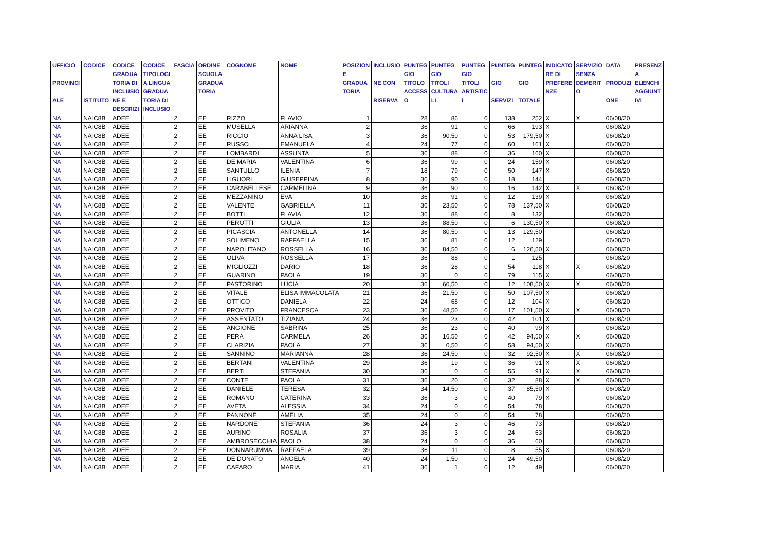| UFFICIO PROVINCI ALE | CODICE ISTITUTO | CODICE GRADUA TORIA DI INCLUSIO NE E DESCRIZI | CODICE TIPOLOGI A LINGUA GRADUA TORIA DI INCLUSIO | FASCIA | ORDINE SCUOLA GRADUA TORIA | COGNOME | NOME | POSIZION E GRADUA TORIA | INCLUSIO NE CON RISERVA | PUNTEG GIO TITOLO ACCESS O | PUNTEG GIO TITOLI CULTURA LI | PUNTEG GIO TITOLI ARTISTIC I | PUNTEG GIO SERVIZI | PUNTEG GIO TOTALE | INDICATO RE DI PREFERE NZE | SERVIZIO SENZA DEMERIT O | DATA PRODUZI ONE | PRESENZ A ELENCHI AGGIUNT IVI |
| --- | --- | --- | --- | --- | --- | --- | --- | --- | --- | --- | --- | --- | --- | --- | --- | --- | --- | --- |
| NA | NAIC8B | ADEE | I | 2 | EE | RIZZO | FLAVIO | 1 | | 28 | 86 | 0 | 138 | 252 | X | X | 06/08/20 | |
| NA | NAIC8B | ADEE | I | 2 | EE | MUSELLA | ARIANNA | 2 | | 36 | 91 | 0 | 66 | 193 | X | | 06/08/20 | |
| NA | NAIC8B | ADEE | I | 2 | EE | RICCIO | ANNA LISA | 3 | | 36 | 90,50 | 0 | 53 | 179,50 | X | | 06/08/20 | |
| NA | NAIC8B | ADEE | I | 2 | EE | RUSSO | EMANUELA | 4 | | 24 | 77 | 0 | 60 | 161 | X | | 06/08/20 | |
| NA | NAIC8B | ADEE | I | 2 | EE | LOMBARDI | ASSUNTA | 5 | | 36 | 88 | 0 | 36 | 160 | X | | 06/08/20 | |
| NA | NAIC8B | ADEE | I | 2 | EE | DE MARIA | VALENTINA | 6 | | 36 | 99 | 0 | 24 | 159 | X | | 06/08/20 | |
| NA | NAIC8B | ADEE | I | 2 | EE | SANTULLO | ILENIA | 7 | | 18 | 79 | 0 | 50 | 147 | X | | 06/08/20 | |
| NA | NAIC8B | ADEE | I | 2 | EE | LIGUORI | GIUSEPPINA | 8 | | 36 | 90 | 0 | 18 | 144 | | | 06/08/20 | |
| NA | NAIC8B | ADEE | I | 2 | EE | CARABELLESE | CARMELINA | 9 | | 36 | 90 | 0 | 16 | 142 | X | X | 06/08/20 | |
| NA | NAIC8B | ADEE | I | 2 | EE | MEZZANINO | EVA | 10 | | 36 | 91 | 0 | 12 | 139 | X | | 06/08/20 | |
| NA | NAIC8B | ADEE | I | 2 | EE | VALENTE | GABRIELLA | 11 | | 36 | 23,50 | 0 | 78 | 137,50 | X | | 06/08/20 | |
| NA | NAIC8B | ADEE | I | 2 | EE | BOTTI | FLAVIA | 12 | | 36 | 88 | 0 | 8 | 132 | | | 06/08/20 | |
| NA | NAIC8B | ADEE | I | 2 | EE | PEROTTI | GIULIA | 13 | | 36 | 88,50 | 0 | 6 | 130,50 | X | | 06/08/20 | |
| NA | NAIC8B | ADEE | I | 2 | EE | PICASCIA | ANTONELLA | 14 | | 36 | 80,50 | 0 | 13 | 129,50 | | | 06/08/20 | |
| NA | NAIC8B | ADEE | I | 2 | EE | SOLIMENO | RAFFAELLA | 15 | | 36 | 81 | 0 | 12 | 129 | | | 06/08/20 | |
| NA | NAIC8B | ADEE | I | 2 | EE | NAPOLITANO | ROSSELLA | 16 | | 36 | 84,50 | 0 | 6 | 126,50 | X | | 06/08/20 | |
| NA | NAIC8B | ADEE | I | 2 | EE | OLIVA | ROSSELLA | 17 | | 36 | 88 | 0 | 1 | 125 | | | 06/08/20 | |
| NA | NAIC8B | ADEE | I | 2 | EE | MIGLIOZZI | DARIO | 18 | | 36 | 28 | 0 | 54 | 118 | X | X | 06/08/20 | |
| NA | NAIC8B | ADEE | I | 2 | EE | GUARINO | PAOLA | 19 | | 36 | 0 | 0 | 79 | 115 | X | | 06/08/20 | |
| NA | NAIC8B | ADEE | I | 2 | EE | PASTORINO | LUCIA | 20 | | 36 | 60,50 | 0 | 12 | 108,50 | X | X | 06/08/20 | |
| NA | NAIC8B | ADEE | I | 2 | EE | VITALE | ELISA IMMACOLATA | 21 | | 36 | 21,50 | 0 | 50 | 107,50 | X | | 06/08/20 | |
| NA | NAIC8B | ADEE | I | 2 | EE | OTTICO | DANIELA | 22 | | 24 | 68 | 0 | 12 | 104 | X | | 06/08/20 | |
| NA | NAIC8B | ADEE | I | 2 | EE | PROVITO | FRANCESCA | 23 | | 36 | 48,50 | 0 | 17 | 101,50 | X | X | 06/08/20 | |
| NA | NAIC8B | ADEE | I | 2 | EE | ASSENTATO | TIZIANA | 24 | | 36 | 23 | 0 | 42 | 101 | X | | 06/08/20 | |
| NA | NAIC8B | ADEE | I | 2 | EE | ANGIONE | SABRINA | 25 | | 36 | 23 | 0 | 40 | 99 | X | | 06/08/20 | |
| NA | NAIC8B | ADEE | I | 2 | EE | PERA | CARMELA | 26 | | 36 | 16,50 | 0 | 42 | 94,50 | X | X | 06/08/20 | |
| NA | NAIC8B | ADEE | I | 2 | EE | CLARIZIA | PAOLA | 27 | | 36 | 0,50 | 0 | 58 | 94,50 | X | | 06/08/20 | |
| NA | NAIC8B | ADEE | I | 2 | EE | SANNINO | MARIANNA | 28 | | 36 | 24,50 | 0 | 32 | 92,50 | X | X | 06/08/20 | |
| NA | NAIC8B | ADEE | I | 2 | EE | BERTANI | VALENTINA | 29 | | 36 | 19 | 0 | 36 | 91 | X | X | 06/08/20 | |
| NA | NAIC8B | ADEE | I | 2 | EE | BERTI | STEFANIA | 30 | | 36 | 0 | 0 | 55 | 91 | X | X | 06/08/20 | |
| NA | NAIC8B | ADEE | I | 2 | EE | CONTE | PAOLA | 31 | | 36 | 20 | 0 | 32 | 88 | X | X | 06/08/20 | |
| NA | NAIC8B | ADEE | I | 2 | EE | DANIELE | TERESA | 32 | | 34 | 14,50 | 0 | 37 | 85,50 | X | | 06/08/20 | |
| NA | NAIC8B | ADEE | I | 2 | EE | ROMANO | CATERINA | 33 | | 36 | 3 | 0 | 40 | 79 | X | | 06/08/20 | |
| NA | NAIC8B | ADEE | I | 2 | EE | AVETA | ALESSIA | 34 | | 24 | 0 | 0 | 54 | 78 | | | 06/08/20 | |
| NA | NAIC8B | ADEE | I | 2 | EE | PANNONE | AMELIA | 35 | | 24 | 0 | 0 | 54 | 78 | | | 06/08/20 | |
| NA | NAIC8B | ADEE | I | 2 | EE | NARDONE | STEFANIA | 36 | | 24 | 3 | 0 | 46 | 73 | | | 06/08/20 | |
| NA | NAIC8B | ADEE | I | 2 | EE | AURINO | ROSALIA | 37 | | 36 | 3 | 0 | 24 | 63 | | | 06/08/20 | |
| NA | NAIC8B | ADEE | I | 2 | EE | AMBROSECCHIA | PAOLO | 38 | | 24 | 0 | 0 | 36 | 60 | | | 06/08/20 | |
| NA | NAIC8B | ADEE | I | 2 | EE | DONNARUMMA | RAFFAELA | 39 | | 36 | 11 | 0 | 8 | 55 | X | | 06/08/20 | |
| NA | NAIC8B | ADEE | I | 2 | EE | DE DONATO | ANGELA | 40 | | 24 | 1,50 | 0 | 24 | 49,50 | | | 06/08/20 | |
| NA | NAIC8B | ADEE | I | 2 | EE | CAFARO | MARIA | 41 | | 36 | 1 | 0 | 12 | 49 | | | 06/08/20 | |